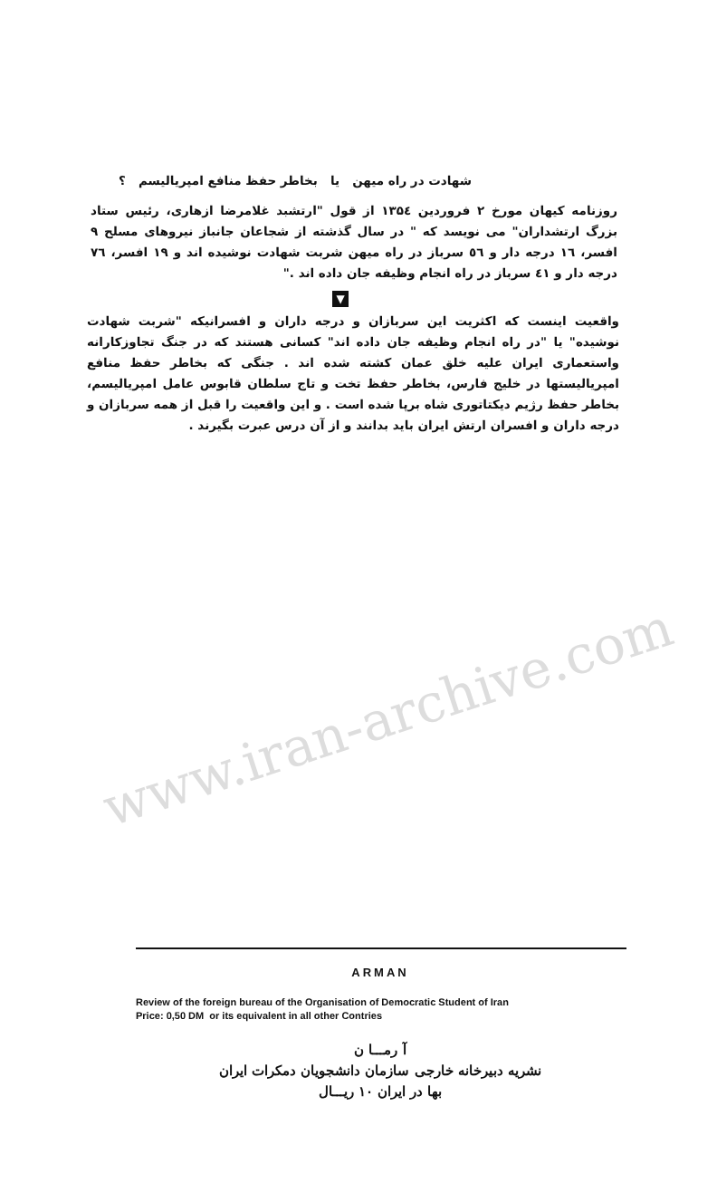www.iran-archive.com
شهادت در راه میهن یا بخاطر حفظ منافع امپریالیسم ؟
روزنامه کیهان مورخ ۲ فروردین ۱۳۵٤ از قول "ارتشبد غلامرضا ازهاری، رئیس ستاد بزرگ ارتشداران" می نویسد که " در سال گذشته از شجاعان جانباز نیروهای مسلح ۹ افسر، ۱٦ درجه دار و ٥٦ سرباز در راه میهن شربت شهادت نوشیده اند و ۱۹ افسر، ۷٦ درجه دار و ٤۱ سرباز در راه انجام وظیفه جان داده اند ."
▼
واقعیت اینست که اکثریت این سربازان و درجه داران و افسرانیکه "شربت شهادت نوشیده" یا "در راه انجام وظیفه جان داده اند" کسانی هستند که در جنگ تجاوزکارانه واستعماری ایران علیه خلق عمان کشته شده اند . جنگی که بخاطر حفظ منافع امپریالیستها در خلیج فارس، بخاطر حفظ تخت و تاج سلطان قابوس عامل امپریالیسم، بخاطر حفظ رژیم دیکتاتوری شاه برپا شده است . و این واقعیت را قبل از همه سربازان و درجه داران و افسران ارتش ایران باید بدانند و از آن درس عبرت بگیرند .
ARMAN
Review of the foreign bureau of the Organisation of Democratic Student of Iran
Price: 0,50 DM or its equivalent in all other Contries
آ رمـــا ن
نشریه دبیرخانه خارجی سازمان دانشجویان دمکرات ایران
بها در ایران ۱۰ ریـــال